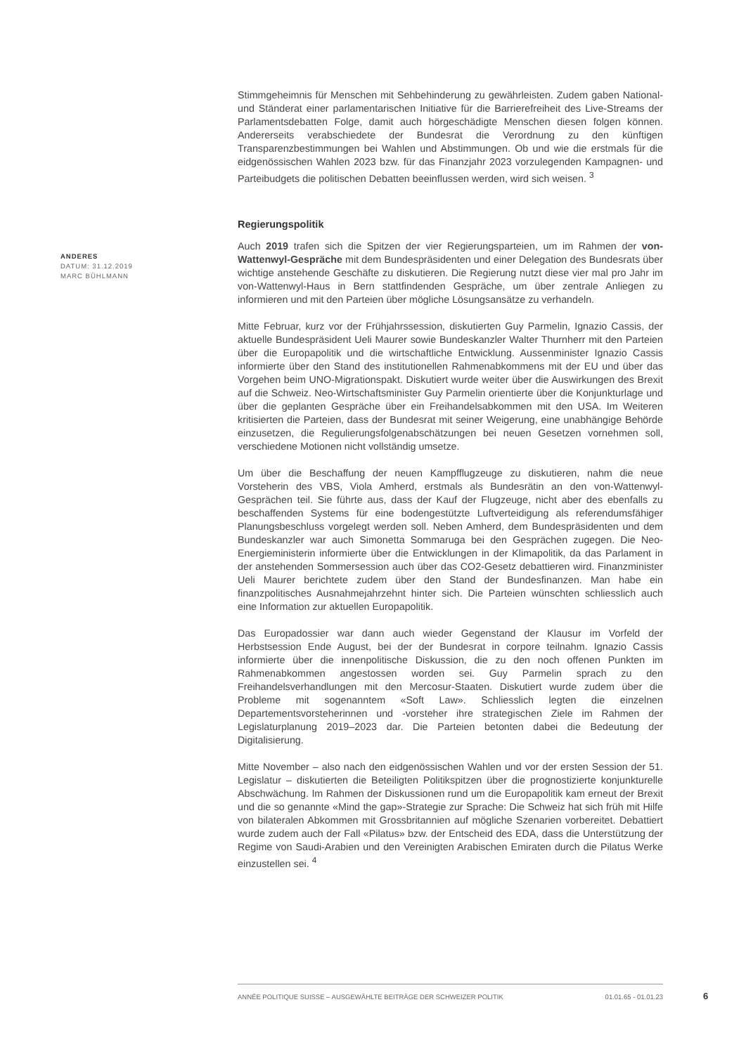Stimmgeheimnis für Menschen mit Sehbehinderung zu gewährleisten. Zudem gaben National- und Ständerat einer parlamentarischen Initiative für die Barrierefreiheit des Live-Streams der Parlamentsdebatten Folge, damit auch hörgeschädigte Menschen diesen folgen können. Andererseits verabschiedete der Bundesrat die Verordnung zu den künftigen Transparenzbestimmungen bei Wahlen und Abstimmungen. Ob und wie die erstmals für die eidgenössischen Wahlen 2023 bzw. für das Finanzjahr 2023 vorzulegenden Kampagnen- und Parteibudgets die politischen Debatten beeinflussen werden, wird sich weisen. <sup>3</sup>
Regierungspolitik
Auch 2019 trafen sich die Spitzen der vier Regierungsparteien, um im Rahmen der von-Wattenwyl-Gespräche mit dem Bundespräsidenten und einer Delegation des Bundesrats über wichtige anstehende Geschäfte zu diskutieren. Die Regierung nutzt diese vier mal pro Jahr im von-Wattenwyl-Haus in Bern stattfindenden Gespräche, um über zentrale Anliegen zu informieren und mit den Parteien über mögliche Lösungsansätze zu verhandeln.
Mitte Februar, kurz vor der Frühjahrssession, diskutierten Guy Parmelin, Ignazio Cassis, der aktuelle Bundespräsident Ueli Maurer sowie Bundeskanzler Walter Thurnherr mit den Parteien über die Europapolitik und die wirtschaftliche Entwicklung. Aussenminister Ignazio Cassis informierte über den Stand des institutionellen Rahmenabkommens mit der EU und über das Vorgehen beim UNO-Migrationspakt. Diskutiert wurde weiter über die Auswirkungen des Brexit auf die Schweiz. Neo-Wirtschaftsminister Guy Parmelin orientierte über die Konjunkturlage und über die geplanten Gespräche über ein Freihandelsabkommen mit den USA. Im Weiteren kritisierten die Parteien, dass der Bundesrat mit seiner Weigerung, eine unabhängige Behörde einzusetzen, die Regulierungsfolgenabschätzungen bei neuen Gesetzen vornehmen soll, verschiedene Motionen nicht vollständig umsetze.
Um über die Beschaffung der neuen Kampfflugzeuge zu diskutieren, nahm die neue Vorsteherin des VBS, Viola Amherd, erstmals als Bundesrätin an den von-Wattenwyl-Gesprächen teil. Sie führte aus, dass der Kauf der Flugzeuge, nicht aber des ebenfalls zu beschaffenden Systems für eine bodengestützte Luftverteidigung als referendumsfähiger Planungsbeschluss vorgelegt werden soll. Neben Amherd, dem Bundespräsidenten und dem Bundeskanzler war auch Simonetta Sommaruga bei den Gesprächen zugegen. Die Neo-Energieministerin informierte über die Entwicklungen in der Klimapolitik, da das Parlament in der anstehenden Sommersession auch über das CO2-Gesetz debattieren wird. Finanzminister Ueli Maurer berichtete zudem über den Stand der Bundesfinanzen. Man habe ein finanzpolitisches Ausnahmejahrzehnt hinter sich. Die Parteien wünschten schliesslich auch eine Information zur aktuellen Europapolitik.
Das Europadossier war dann auch wieder Gegenstand der Klausur im Vorfeld der Herbstsession Ende August, bei der der Bundesrat in corpore teilnahm. Ignazio Cassis informierte über die innenpolitische Diskussion, die zu den noch offenen Punkten im Rahmenabkommen angestossen worden sei. Guy Parmelin sprach zu den Freihandelsverhandlungen mit den Mercosur-Staaten. Diskutiert wurde zudem über die Probleme mit sogenanntem «Soft Law». Schliesslich legten die einzelnen Departementsvorsteherinnen und -vorsteher ihre strategischen Ziele im Rahmen der Legislaturplanung 2019–2023 dar. Die Parteien betonten dabei die Bedeutung der Digitalisierung.
Mitte November – also nach den eidgenössischen Wahlen und vor der ersten Session der 51. Legislatur – diskutierten die Beteiligten Politikspitzen über die prognostizierte konjunkturelle Abschwächung. Im Rahmen der Diskussionen rund um die Europapolitik kam erneut der Brexit und die so genannte «Mind the gap»-Strategie zur Sprache: Die Schweiz hat sich früh mit Hilfe von bilateralen Abkommen mit Grossbritannien auf mögliche Szenarien vorbereitet. Debattiert wurde zudem auch der Fall «Pilatus» bzw. der Entscheid des EDA, dass die Unterstützung der Regime von Saudi-Arabien und den Vereinigten Arabischen Emiraten durch die Pilatus Werke einzustellen sei. <sup>4</sup>
ANDERES
DATUM: 31.12.2019
MARC BÜHLMANN
ANNÉE POLITIQUE SUISSE – AUSGEWÄHLTE BEITRÄGE DER SCHWEIZER POLITIK 01.01.65 - 01.01.23
6